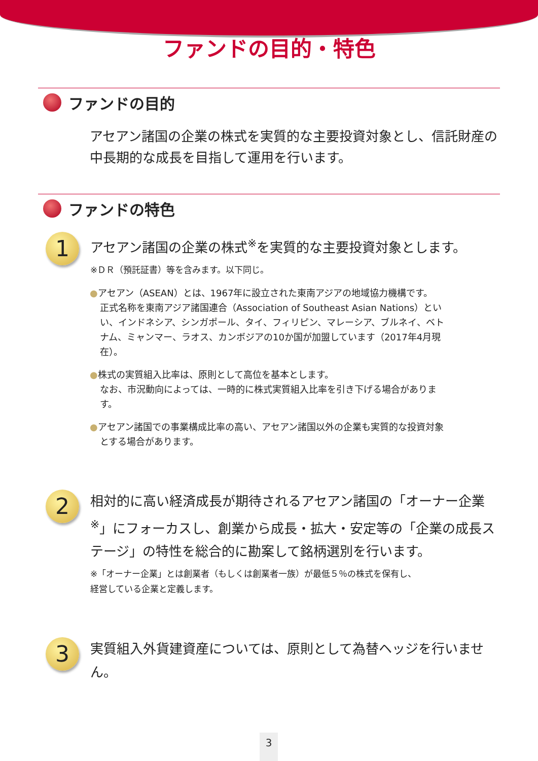ファンドの目的・特色
ファンドの目的
アセアン諸国の企業の株式を実質的な主要投資対象とし、信託財産の中長期的な成長を目指して運用を行います。
ファンドの特色
1
アセアン諸国の企業の株式<sup>※</sup>を実質的な主要投資対象とします。
※ＤＲ（預託証書）等を含みます。以下同じ。
●アセアン（ASEAN）とは、1967年に設立された東南アジアの地域協力機構です。
正式名称を東南アジア諸国連合（Association of Southeast Asian Nations）といい、インドネシア、シンガポール、タイ、フィリピン、マレーシア、ブルネイ、ベトナム、ミャンマー、ラオス、カンボジアの10か国が加盟しています（2017年4月現在）。
●株式の実質組入比率は、原則として高位を基本とします。
なお、市況動向によっては、一時的に株式実質組入比率を引き下げる場合があります。
●アセアン諸国での事業構成比率の高い、アセアン諸国以外の企業も実質的な投資対象とする場合があります。
2
相対的に高い経済成長が期待されるアセアン諸国の「オーナー企業<sup>※</sup>」にフォーカスし、創業から成長・拡大・安定等の「企業の成長ステージ」の特性を総合的に勘案して銘柄選別を行います。
※「オーナー企業」とは創業者（もしくは創業者一族）が最低５％の株式を保有し、
経営している企業と定義します。
3
実質組入外貨建資産については、原則として為替ヘッジを行いません。
3